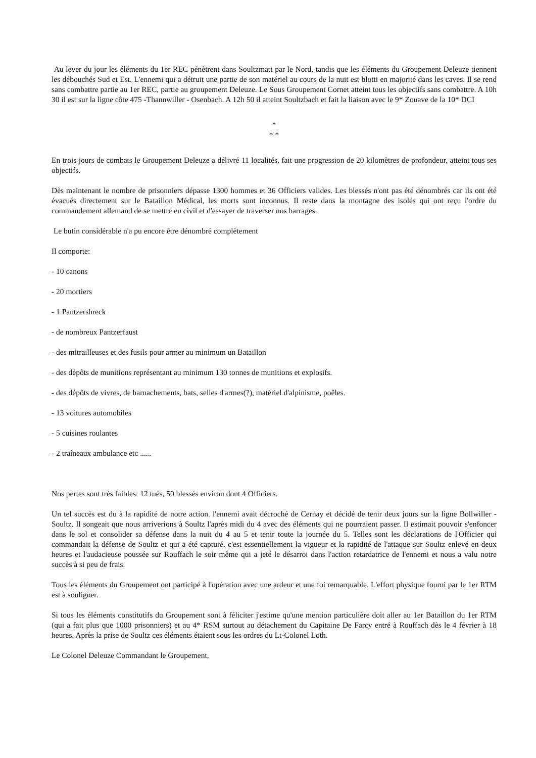Au lever du jour les éléments du 1er REC pénètrent dans Soultzmatt par le Nord, tandis que les éléments du Groupement Deleuze tiennent les débouchés Sud et Est. L'ennemi qui a détruit une partie de son matériel au cours de la nuit est blotti en majorité dans les caves. Il se rend sans combattre partie au 1er REC, partie au groupement Deleuze. Le Sous Groupement Cornet atteint tous les objectifs sans combattre. A 10h 30 il est sur la ligne côte 475 -Thannwiller - Osenbach. A 12h 50 il atteint Soultzbach et fait la liaison avec le 9* Zouave de la 10* DCI
*
* *
En trois jours de combats le Groupement Deleuze a délivré 11 localités, fait une progression de 20 kilomètres de profondeur, atteint tous ses objectifs.
Dès maintenant le nombre de prisonniers dépasse 1300 hommes et 36 Officiers valides. Les blessés n'ont pas été dénombrés car ils ont été évacués directement sur le Bataillon Médical, les morts sont inconnus. Il reste dans la montagne des isolés qui ont reçu l'ordre du commandement allemand de se mettre en civil et d'essayer de traverser nos barrages.
Le butin considérable n'a pu encore être dénombré complètement
Il comporte:
- 10 canons
- 20 mortiers
- 1 Pantzershreck
- de nombreux Pantzerfaust
- des mitrailleuses et des fusils pour armer au minimum un Bataillon
- des dépôts de munitions représentant au minimum 130 tonnes de munitions et explosifs.
- des dépôts de vivres, de harnachements, bats, selles d'armes(?), matériel d'alpinisme, poêles.
- 13 voitures automobiles
- 5 cuisines roulantes
- 2 traîneaux ambulance etc ......
Nos pertes sont très faibles: 12 tués, 50 blessés environ dont 4 Officiers.
Un tel succès est du à la rapidité de notre action. l'ennemi avait décroché de Cernay et décidé de tenir deux jours sur la ligne Bollwiller - Soultz. Il songeait que nous arriverions à Soultz l'après midi du 4 avec des éléments qui ne pourraient passer. Il estimait pouvoir s'enfoncer dans le sol et consolider sa défense dans la nuit du 4 au 5 et tenir toute la journée du 5. Telles sont les déclarations de l'Officier qui commandait la défense de Soultz et qui a été capturé. c'est essentiellement la vigueur et la rapidité de l'attaque sur Soultz enlevé en deux heures et l'audacieuse poussée sur Rouffach le soir même qui a jeté le désarroi dans l'action retardatrice de l'ennemi et nous a valu notre succès à si peu de frais.
Tous les éléments du Groupement ont participé à l'opération avec une ardeur et une foi remarquable. L'effort physique fourni par le 1er RTM est à souligner.
Si tous les éléments constitutifs du Groupement sont à féliciter j'estime qu'une mention particulière doit aller au 1er Bataillon du 1er RTM (qui a fait plus que 1000 prisonniers) et au 4* RSM surtout au détachement du Capitaine De Farcy entré à Rouffach dès le 4 février à 18 heures. Après la prise de Soultz ces éléments étaient sous les ordres du Lt-Colonel Loth.
Le Colonel Deleuze Commandant le Groupement,